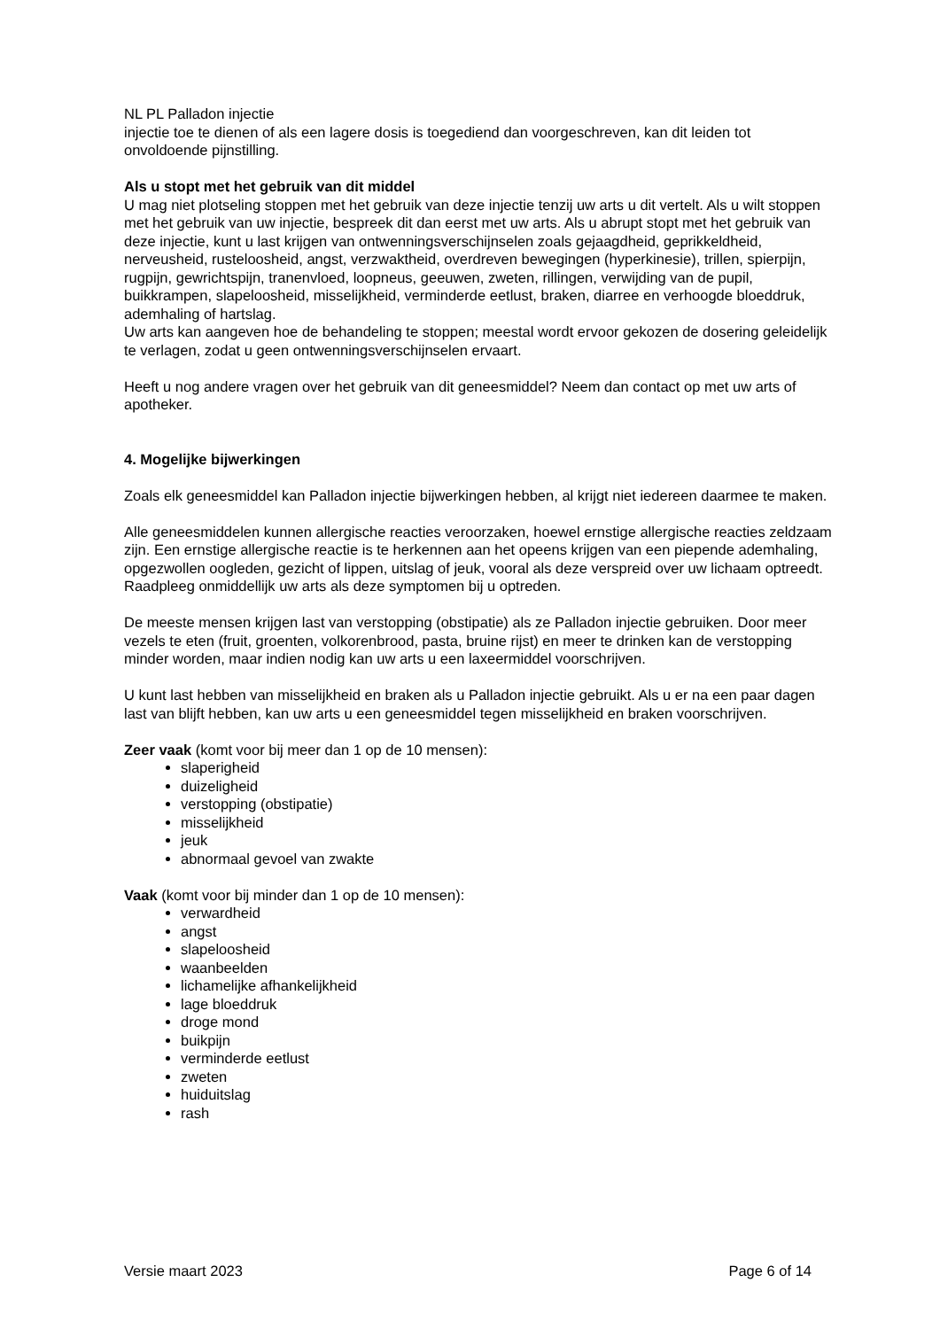NL PL Palladon injectie
injectie toe te dienen of als een lagere dosis is toegediend dan voorgeschreven, kan dit leiden tot onvoldoende pijnstilling.
Als u stopt met het gebruik van dit middel
U mag niet plotseling stoppen met het gebruik van deze injectie tenzij uw arts u dit vertelt. Als u wilt stoppen met het gebruik van uw injectie, bespreek dit dan eerst met uw arts. Als u abrupt stopt met het gebruik van deze injectie, kunt u last krijgen van ontwenningsverschijnselen zoals gejaagdheid, geprikkeldheid, nerveusheid, rusteloosheid, angst, verzwaktheid, overdreven bewegingen (hyperkinesie), trillen, spierpijn, rugpijn, gewrichtspijn, tranenvloed, loopneus, geeuwen, zweten, rillingen, verwijding van de pupil, buikkrampen, slapeloosheid, misselijkheid, verminderde eetlust, braken, diarree en verhoogde bloeddruk, ademhaling of hartslag.
Uw arts kan aangeven hoe de behandeling te stoppen; meestal wordt ervoor gekozen de dosering geleidelijk te verlagen, zodat u geen ontwenningsverschijnselen ervaart.
Heeft u nog andere vragen over het gebruik van dit geneesmiddel? Neem dan contact op met uw arts of apotheker.
4. Mogelijke bijwerkingen
Zoals elk geneesmiddel kan Palladon injectie bijwerkingen hebben, al krijgt niet iedereen daarmee te maken.
Alle geneesmiddelen kunnen allergische reacties veroorzaken, hoewel ernstige allergische reacties zeldzaam zijn. Een ernstige allergische reactie is te herkennen aan het opeens krijgen van een piepende ademhaling, opgezwollen oogleden, gezicht of lippen, uitslag of jeuk, vooral als deze verspreid over uw lichaam optreedt. Raadpleeg onmiddellijk uw arts als deze symptomen bij u optreden.
De meeste mensen krijgen last van verstopping (obstipatie) als ze Palladon injectie gebruiken. Door meer vezels te eten (fruit, groenten, volkorenbrood, pasta, bruine rijst) en meer te drinken kan de verstopping minder worden, maar indien nodig kan uw arts u een laxeermiddel voorschrijven.
U kunt last hebben van misselijkheid en braken als u Palladon injectie gebruikt. Als u er na een paar dagen last van blijft hebben, kan uw arts u een geneesmiddel tegen misselijkheid en braken voorschrijven.
Zeer vaak (komt voor bij meer dan 1 op de 10 mensen):
slaperigheid
duizeligheid
verstopping (obstipatie)
misselijkheid
jeuk
abnormaal gevoel van zwakte
Vaak (komt voor bij minder dan 1 op de 10 mensen):
verwardheid
angst
slapeloosheid
waanbeelden
lichamelijke afhankelijkheid
lage bloeddruk
droge mond
buikpijn
verminderde eetlust
zweten
huiduitslag
rash
Versie maart 2023 Page 6 of 14